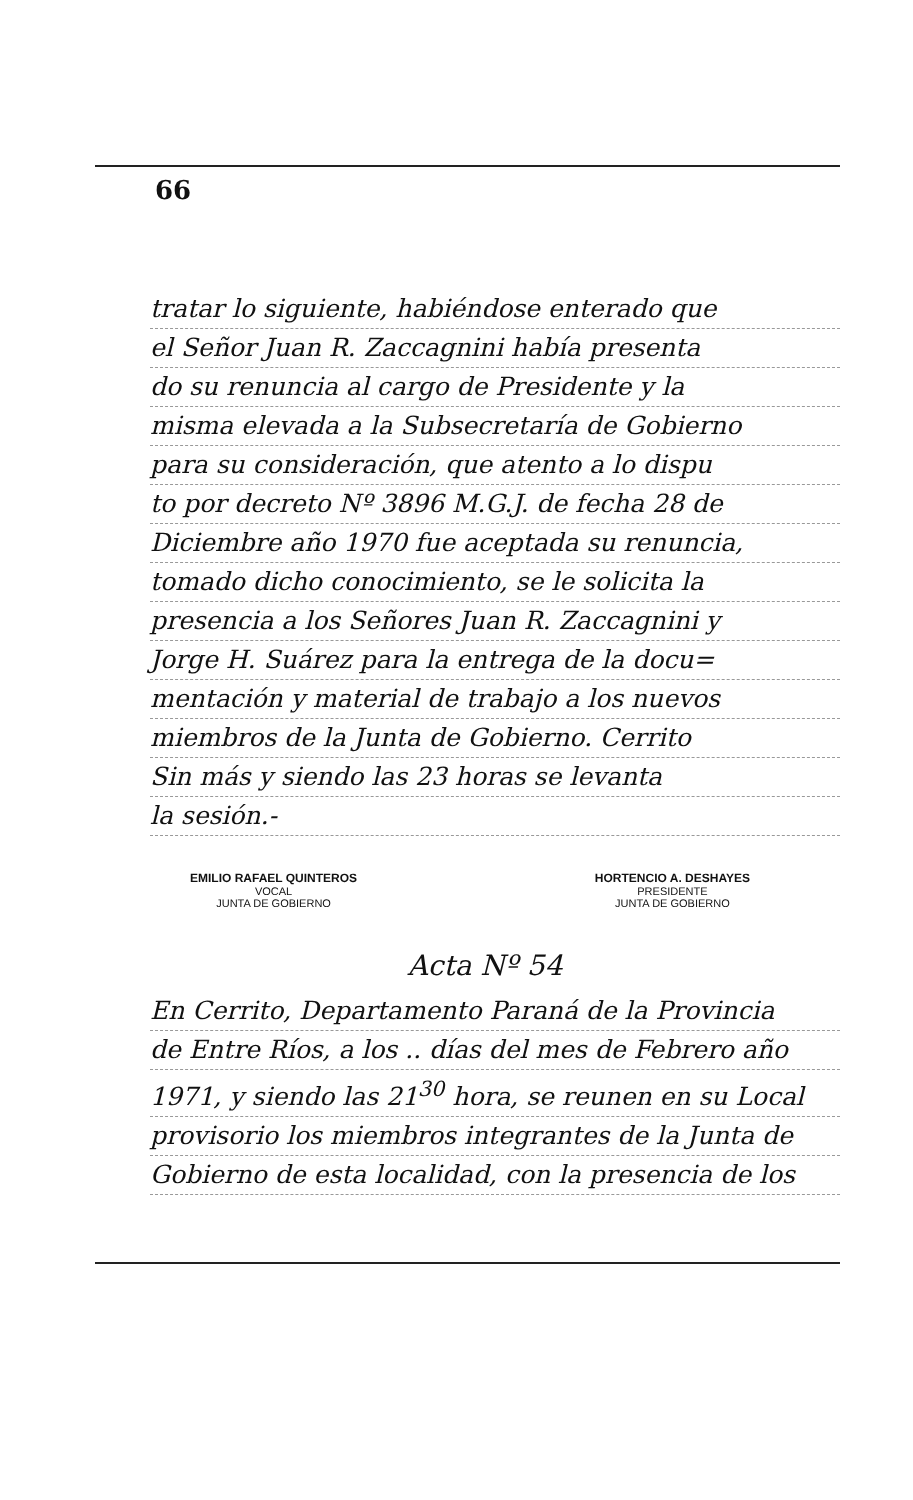66
tratar lo siguiente, habiéndose enterado que
el Señor Juan R. Zaccagnini había presenta
do su renuncia al cargo de Presidente y la
misma elevada a la Subsecretaría de Gobierno
para su consideración, que atento a lo dispu
to por decreto Nº 3896 M.G.J. de fecha 28 de
Diciembre año 1970 fue aceptada su renuncia,
tomado dicho conocimiento, se le solicita la
presencia a los Señores Juan R. Zaccagnini y
Jorge H. Suárez para la entrega de la docu=
mentación y material de trabajo a los nuevos
miembros de la Junta de Gobierno. Cerrito
Sin más y siendo las 23 horas se levanta
la sesión.-
EMILIO RAFAEL QUINTEROS
VOCAL
JUNTA DE GOBIERNO
HORTENCIO A. DESHAYES
PRESIDENTE
JUNTA DE GOBIERNO
Acta Nº 54
En Cerrito, Departamento Paraná de la Provincia
de Entre Ríos, a los .. días del mes de Febrero año
1971, y siendo las 21<sup>30</sup> hora, se reunen en su Local
provisorio los miembros integrantes de la Junta de
Gobierno de esta localidad, con la presencia de los